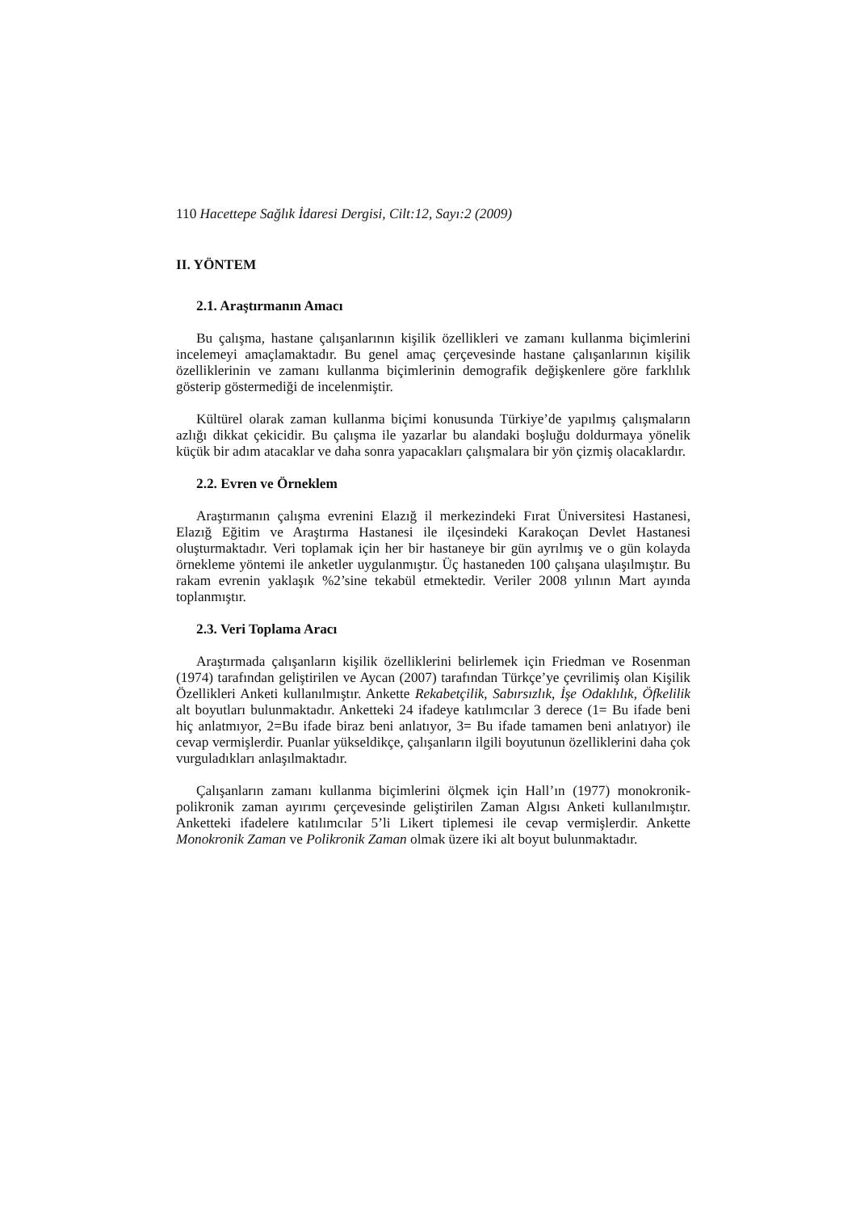110 Hacettepe Sağlık İdaresi Dergisi, Cilt:12, Sayı:2 (2009)
II. YÖNTEM
2.1. Araştırmanın Amacı
Bu çalışma, hastane çalışanlarının kişilik özellikleri ve zamanı kullanma biçimlerini incelemeyi amaçlamaktadır. Bu genel amaç çerçevesinde hastane çalışanlarının kişilik özelliklerinin ve zamanı kullanma biçimlerinin demografik değişkenlere göre farklılık gösterip göstermediği de incelenmiştir.
Kültürel olarak zaman kullanma biçimi konusunda Türkiye’de yapılmış çalışmaların azlığı dikkat çekicidir. Bu çalışma ile yazarlar bu alandaki boşluğu doldurmaya yönelik küçük bir adım atacaklar ve daha sonra yapacakları çalışmalara bir yön çizmiş olacaklardır.
2.2. Evren ve Örneklem
Araştırmanın çalışma evrenini Elazığ il merkezindeki Fırat Üniversitesi Hastanesi, Elazığ Eğitim ve Araştırma Hastanesi ile ilçesindeki Karakoçan Devlet Hastanesi oluşturmaktadır. Veri toplamak için her bir hastaneye bir gün ayrılmış ve o gün kolayda örnekleme yöntemi ile anketler uygulanmıştır. Üç hastaneden 100 çalışana ulaşılmıştır. Bu rakam evrenin yaklaşık %2’sine tekabül etmektedir. Veriler 2008 yılının Mart ayında toplanmıştır.
2.3. Veri Toplama Aracı
Araştırmada çalışanların kişilik özelliklerini belirlemek için Friedman ve Rosenman (1974) tarafından geliştirilen ve Aycan (2007) tarafından Türkçe’ye çevrilimiş olan Kişilik Özellikleri Anketi kullanılmıştır. Ankette Rekabetçilik, Sabırsızlık, İşe Odaklılık, Öfkelilik alt boyutları bulunmaktadır. Anketteki 24 ifadeye katılımcılar 3 derece (1= Bu ifade beni hiç anlatmıyor, 2=Bu ifade biraz beni anlatıyor, 3= Bu ifade tamamen beni anlatıyor) ile cevap vermişlerdir. Puanlar yükseldikçe, çalışanların ilgili boyutunun özelliklerini daha çok vurguladıkları anlaşılmaktadır.
Çalışanların zamanı kullanma biçimlerini ölçmek için Hall’ın (1977) monokronik-polikronik zaman ayırımı çerçevesinde geliştirilen Zaman Algısı Anketi kullanılmıştır. Anketteki ifadelere katılımcılar 5’li Likert tiplemesi ile cevap vermişlerdir. Ankette Monokronik Zaman ve Polikronik Zaman olmak üzere iki alt boyut bulunmaktadır.